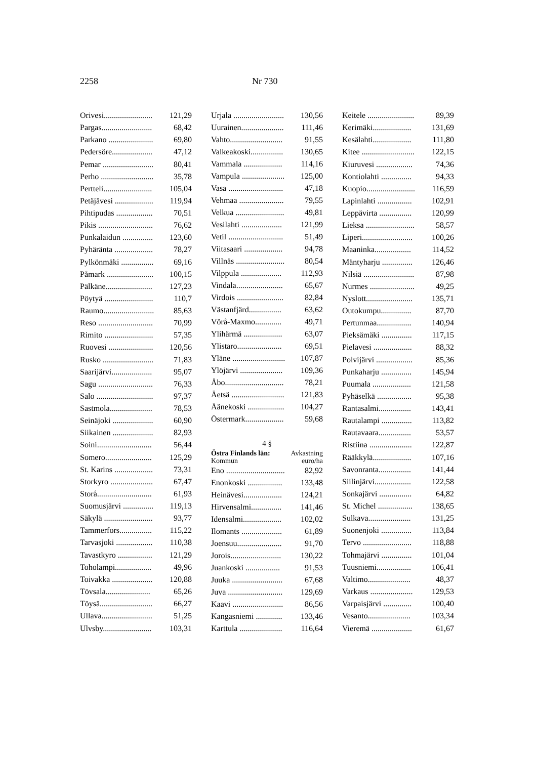2258 Nr 730
| Orivesi........................ | 121,29 |
| Pargas......................... | 68,42 |
| Parkano ...................... | 69,80 |
| Pedersöre.................... | 47,12 |
| Pemar ......................... | 80,41 |
| Perho .......................... | 35,78 |
| Pertteli........................ | 105,04 |
| Petäjävesi ................... | 119,94 |
| Pihtipudas .................. | 70,51 |
| Pikis ........................... | 76,62 |
| Punkalaidun ............... | 123,60 |
| Pyhäränta ................... | 78,27 |
| Pylkönmäki ................ | 69,16 |
| Påmark ....................... | 100,15 |
| Pälkäne....................... | 127,23 |
| Pöytyä ........................ | 110,7 |
| Raumo......................... | 85,63 |
| Reso ........................... | 70,99 |
| Rimito ........................ | 57,35 |
| Ruovesi ...................... | 120,56 |
| Rusko ......................... | 71,83 |
| Saarijärvi.................... | 95,07 |
| Sagu ........................... | 76,33 |
| Salo ............................ | 97,37 |
| Sastmola..................... | 78,53 |
| Seinäjoki .................... | 60,90 |
| Siikainen .................... | 82,93 |
| Soini........................... | 56,44 |
| Somero....................... | 125,29 |
| St. Karins ................... | 73,31 |
| Storkyro ..................... | 67,47 |
| Storå........................... | 61,93 |
| Suomusjärvi ............... | 119,13 |
| Säkylä ........................ | 93,77 |
| Tammerfors................ | 115,22 |
| Tarvasjoki .................. | 110,38 |
| Tavastkyro ................. | 121,29 |
| Toholampi.................. | 49,96 |
| Toivakka .................... | 120,88 |
| Tövsala...................... | 65,26 |
| Töysä.......................... | 66,27 |
| Ullava......................... | 51,25 |
| Ulvsby........................ | 103,31 |
| Urjala ......................... | 130,56 |
| Uurainen..................... | 111,46 |
| Vahto.......................... | 91,55 |
| Valkeakoski................ | 130,65 |
| Vammala ................... | 114,16 |
| Vampula ..................... | 125,00 |
| Vasa ........................... | 47,18 |
| Vehmaa ...................... | 79,55 |
| Velkua ........................ | 49,81 |
| Vesilahti .................... | 121,99 |
| Vetil ........................... | 51,49 |
| Viitasaari ................... | 94,78 |
| Villnäs ........................ | 80,54 |
| Vilppula .................... | 112,93 |
| Vindala....................... | 65,67 |
| Virdois ....................... | 82,84 |
| Västanfjärd................ | 63,62 |
| Vörå-Maxmo............. | 49,71 |
| Ylihärmä ................... | 63,07 |
| Ylistaro...................... | 69,51 |
| Yläne .......................... | 107,87 |
| Ylöjärvi ..................... | 109,36 |
| Åbo............................. | 78,21 |
| Äetsä .......................... | 121,83 |
| Äänekoski .................. | 104,27 |
| Östermark................... | 59,68 |
| 4 § | |
| Östra Finlands län: | Avkastning |
| Kommun | euro/ha |
| Eno ............................. | 82,92 |
| Enonkoski ................. | 133,48 |
| Heinävesi................... | 124,21 |
| Hirvensalmi............... | 141,46 |
| Idensalmi................... | 102,02 |
| Ilomants .................... | 61,89 |
| Joensuu...................... | 91,70 |
| Jorois......................... | 130,22 |
| Juankoski ................. | 91,53 |
| Juuka ......................... | 67,68 |
| Juva ........................... | 129,69 |
| Kaavi ......................... | 86,56 |
| Kangasniemi ............. | 133,46 |
| Karttula ..................... | 116,64 |
| Keitele ....................... | 89,39 |
| Kerimäki................... | 131,69 |
| Kesälahti................... | 111,80 |
| Kitee .......................... | 122,15 |
| Kiuruvesi .................. | 74,36 |
| Kontiolahti ............... | 94,33 |
| Kuopio........................ | 116,59 |
| Lapinlahti ................. | 102,91 |
| Leppävirta ................ | 120,99 |
| Lieksa ........................ | 58,57 |
| Liperi......................... | 100,26 |
| Maaninka.................. | 114,52 |
| Mäntyharju ............... | 126,46 |
| Nilsiä ......................... | 87,98 |
| Nurmes ...................... | 49,25 |
| Nyslott....................... | 135,71 |
| Outokumpu............... | 87,70 |
| Pertunmaa................. | 140,94 |
| Pieksämäki ............... | 117,15 |
| Pielavesi ................... | 88,32 |
| Polvijärvi .................. | 85,36 |
| Punkaharju ............... | 145,94 |
| Puumala ................... | 121,58 |
| Pyhäselkä ................. | 95,38 |
| Rantasalmi................ | 143,41 |
| Rautalampi ............... | 113,82 |
| Rautavaara................ | 53,57 |
| Ristiina ..................... | 122,87 |
| Rääkkylä................... | 107,16 |
| Savonranta................ | 141,44 |
| Siilinjärvi.................. | 122,58 |
| Sonkajärvi ................ | 64,82 |
| St. Michel ................. | 138,65 |
| Sulkava..................... | 131,25 |
| Suonenjoki ............... | 113,84 |
| Tervo ........................ | 118,88 |
| Tohmajärvi ............... | 101,04 |
| Tuusniemi................. | 106,41 |
| Valtimo..................... | 48,37 |
| Varkaus ..................... | 129,53 |
| Varpaisjärvi .............. | 100,40 |
| Vesanto..................... | 103,34 |
| Vieremä .................... | 61,67 |